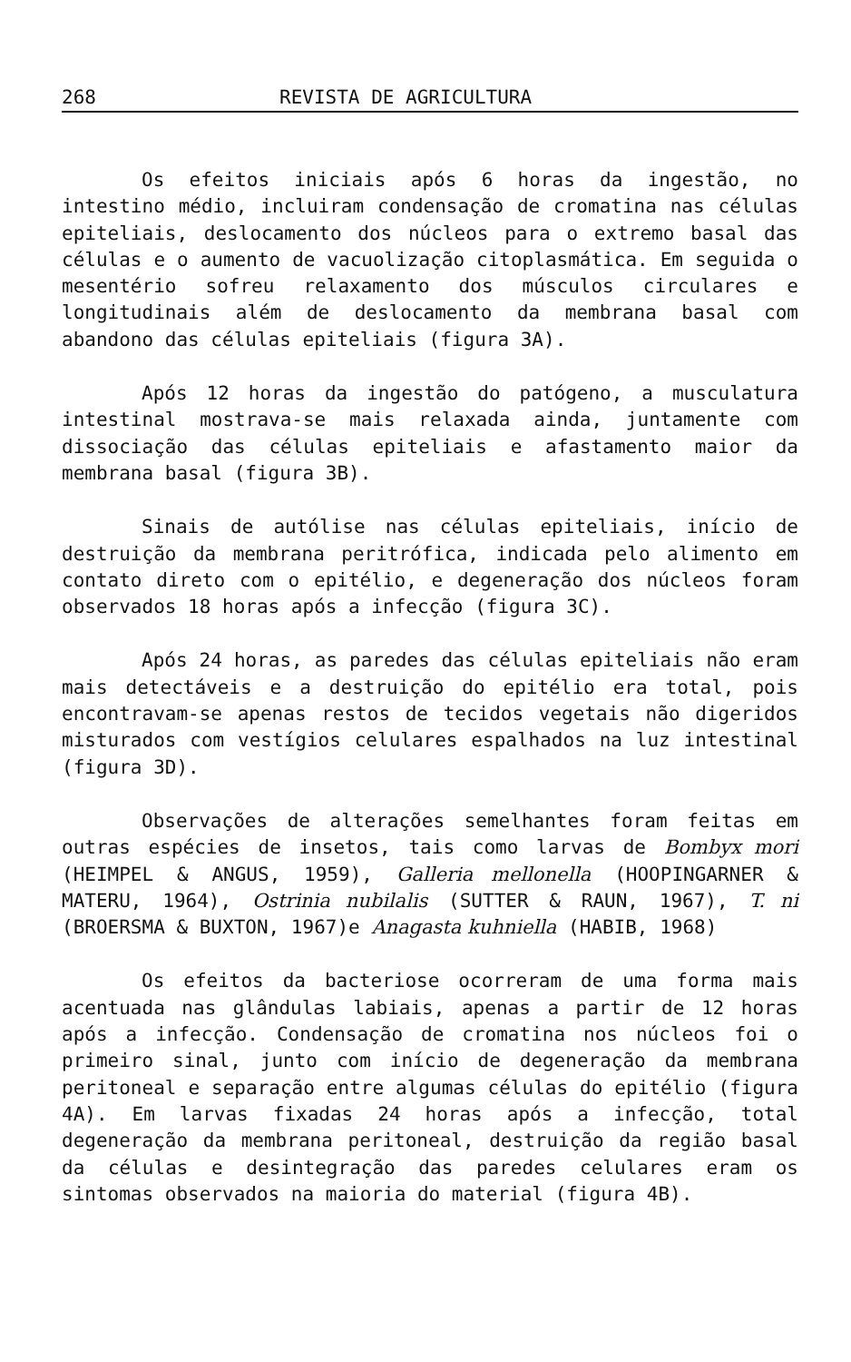268 REVISTA DE AGRICULTURA
Os efeitos iniciais após 6 horas da ingestão, no intestino médio, incluiram condensação de cromatina nas células epiteliais, deslocamento dos núcleos para o extremo basal das células e o aumento de vacuolização citoplasmática. Em seguida o mesentério sofreu relaxamento dos músculos circulares e longitudinais além de deslocamento da membrana basal com abandono das células epiteliais (figura 3A).
Após 12 horas da ingestão do patógeno, a musculatura intestinal mostrava-se mais relaxada ainda, juntamente com dissociação das células epiteliais e afastamento maior da membrana basal (figura 3B).
Sinais de autólise nas células epiteliais, início de destruição da membrana peritrófica, indicada pelo alimento em contato direto com o epitélio, e degeneração dos núcleos foram observados 18 horas após a infecção (figura 3C).
Após 24 horas, as paredes das células epiteliais não eram mais detectáveis e a destruição do epitélio era total, pois encontravam-se apenas restos de tecidos vegetais não digeridos misturados com vestígios celulares espalhados na luz intestinal (figura 3D).
Observações de alterações semelhantes foram feitas em outras espécies de insetos, tais como larvas de Bombyx mori (HEIMPEL & ANGUS, 1959), Galleria mellonella (HOOPINGARNER & MATERU, 1964), Ostrinia nubilalis (SUTTER & RAUN, 1967), T. ni (BROERSMA & BUXTON, 1967)e Anagasta kuhniella (HABIB, 1968)
Os efeitos da bacteriose ocorreram de uma forma mais acentuada nas glândulas labiais, apenas a partir de 12 horas após a infecção. Condensação de cromatina nos núcleos foi o primeiro sinal, junto com início de degeneração da membrana peritoneal e separação entre algumas células do epitélio (figura 4A). Em larvas fixadas 24 horas após a infecção, total degeneração da membrana peritoneal, destruição da região basal da células e desintegração das paredes celulares eram os sintomas observados na maioria do material (figura 4B).